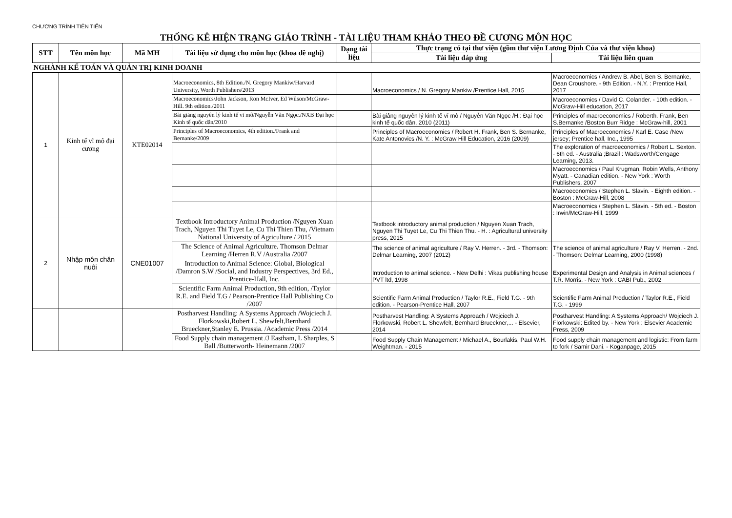CHƯƠNG TRÌNH TIÊN TIẾN
THỐNG KÊ HIỆN TRẠNG GIÁO TRÌNH - TÀI LIỆU THAM KHẢO THEO ĐỀ CƯƠNG MÔN HỌC
| STT | Tên môn học | Mã MH | Tài liệu sử dụng cho môn học (khoa đề nghị) | Dạng tài liệu | Thực trạng có tại thư viện (gồm thư viện Lương Định Của và thư viện khoa) | |
| --- | --- | --- | --- | --- | --- | --- |
| | | | | | Tài liệu đáp ứng | Tài liệu liên quan |
| NGHÀNH KẾ TOÁN VÀ QUẢN TRỊ KINH DOANH | | | | | | |
| 1 | Kinh tế vĩ mô đại cương | KTE02014 | Macroeconomics, 8th Edition./N. Gregory Mankiw/Harvard University, Worth Publishers/2013 | | Macroeconomics / N. Gregory Mankiw /Prentice Hall, 2015 | Macroeconomics / Andrew B. Abel, Ben S. Bernanke, Dean Croushore. - 9th Edition. - N.Y. : Prentice Hall, 2017 |
| | | | Macroeconomics/John Jackson, Ron McIver, Ed Wilson/McGraw-Hill. 9th edition./2011 | | | Macroeconomics / David C. Colander. - 10th edition. - McGraw-Hill education, 2017 |
| | | | Bài giảng nguyên lý kinh tế vĩ mô/Nguyễn Văn Ngọc./NXB Đại học Kinh tế quốc dân/2010 | | Bài giảng nguyên lý kinh tế vĩ mô / Nguyễn Văn Ngọc /H.: Đại học kinh tế quốc dân, 2010 (2011) | Principles of macroeconomics / Roberth. Frank, Ben S.Bernanke /Boston Burr Ridge : McGraw-hill, 2001 |
| | | | Principles of Macroeconomics, 4th edition./Frank and Bernanke/2009 | | Principles of Macroeconomics / Robert H. Frank, Ben S. Bernanke, Kate Antonovics /N. Y. : McGraw Hill Education, 2016 (2009) | Principles of Macroeconomics / Karl E. Case /New jersey; Prentice hall, Inc., 1995 |
| | | | | | | The exploration of macroeconomics / Robert L. Sexton. - 6th ed. - Australia ;Brazil : Wadsworth/Cengage Learning, 2013. |
| | | | | | | Macroeconomics / Paul Krugman, Robin Wells, Anthony Myatt. - Canadian edition. - New York : Worth Publishers, 2007 |
| | | | | | | Macroeconomics / Stephen L. Slavin. - Eighth edition. - Boston : McGraw-Hill, 2008 |
| | | | | | | Macroeconomics / Stephen L. Slavin. - 5th ed. - Boston : Irwin/McGraw-Hill, 1999 |
| 2 | Nhập môn chăn nuôi | CNE01007 | Textbook Introductory Animal Production /Nguyen Xuan Trach, Nguyen Thi Tuyet Le, Cu Thi Thien Thu, /Vietnam National University of Agriculture / 2015 | | Textbook introductory animal production / Nguyen Xuan Trach, Nguyen Thi Tuyet Le, Cu Thi Thien Thu. - H. : Agricultural university press, 2015 | |
| | | | The Science of Animal Agriculture. Thomson Delmar Learning /Herren R.V /Australia /2007 | | The science of animal agriculture / Ray V. Herren. - 3rd. - Thomson: Delmar Learning, 2007 (2012) | The science of animal agriculture / Ray V. Herren. - 2nd. - Thomson: Delmar Learning, 2000 (1998) |
| | | | Introduction to Animal Science: Global, Biological /Damron S.W /Social, and Industry Perspectives, 3rd Ed., Prentice-Hall, Inc. | | Introduction to animal science. - New Delhi : Vikas publishing house PVT ltđ, 1998 | Experimental Design and Analysis in Animal sciences / T.R. Morris. - New York : CABI Pub., 2002 |
| | | | Scientific Farm Animal Production, 9th edition, /Taylor R.E. and Field T.G / Pearson-Prentice Hall Publishing Co /2007 | | Scientific Farm Animal Production / Taylor R.E., Field T.G. - 9th edition. - Pearson-Prentice Hall, 2007 | Scientific Farm Animal Production / Taylor R.E., Field T.G. - 1999 |
| | | | Postharvest Handling: A Systems Approach /Wojciech J. Florkowski,Robert L. Shewfelt,Bernhard Brueckner,Stanley E. Prussia. /Academic Press /2014 | | Postharvest Handling: A Systems Approach / Wojciech J. Florkowski, Robert L. Shewfelt, Bernhard Brueckner,... - Elsevier, 2014 | Postharvest Handling: A Systems Approach/ Wojciech J. Florkowski: Edited by. - New York : Elsevier Academic Press, 2009 |
| | | | Food Supply chain management /J Eastham, L Sharples, S Ball /Butterworth- Heinemann /2007 | | Food Supply Chain Management / Michael A., Bourlakis, Paul W.H. Weightman. - 2015 | Food supply chain management and logistic: From farm to fork / Samir Dani. - Koganpage, 2015 |